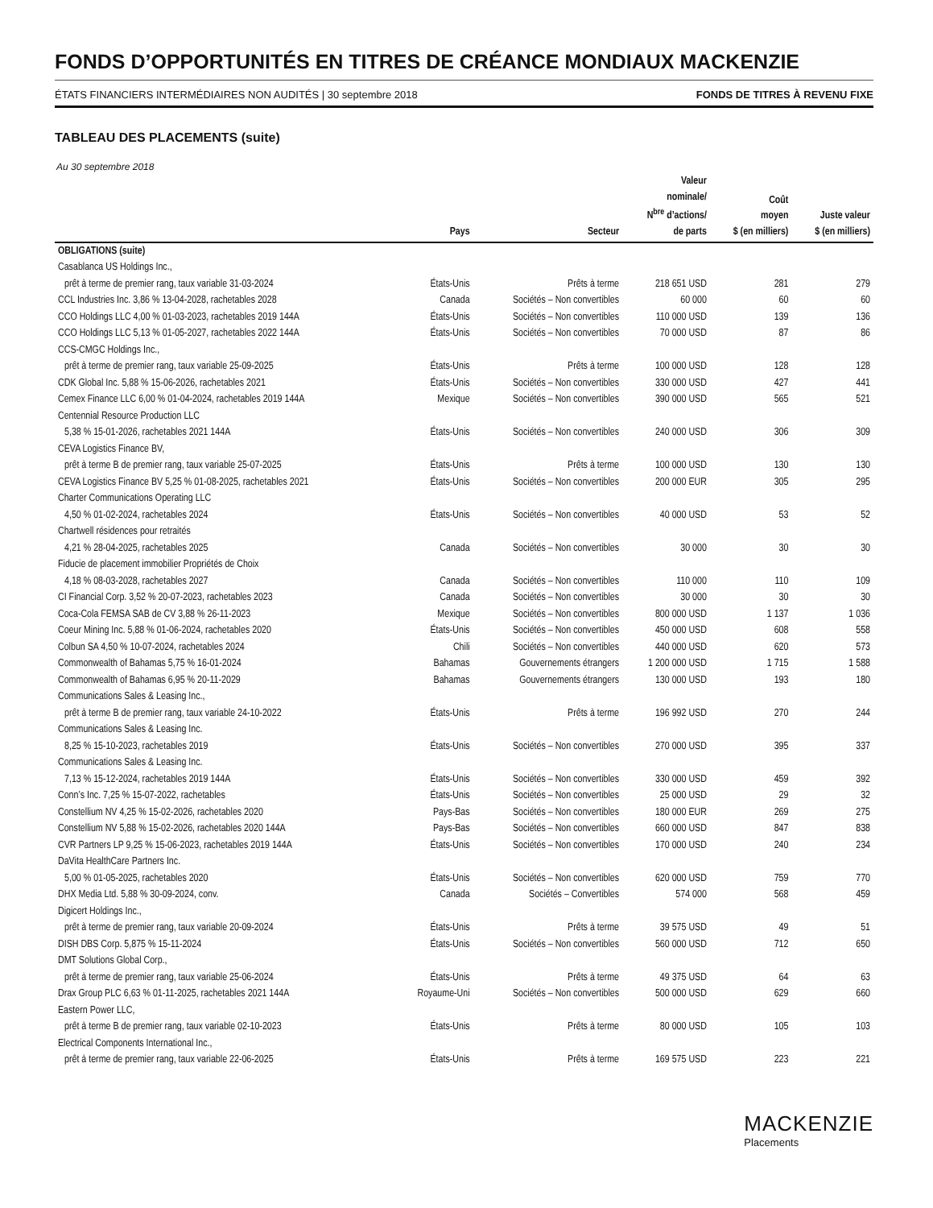FONDS D’OPPORTUNITÉS EN TITRES DE CRÉANCE MONDIAUX MACKENZIE
ÉTATS FINANCIERS INTERMÉDIAIRES NON AUDITÉS | 30 septembre 2018 FONDS DE TITRES À REVENU FIXE
TABLEAU DES PLACEMENTS (suite)
Au 30 septembre 2018
| | Pays | Secteur | Valeur nominale/ N<sup>bre</sup> d’actions/ de parts | Coût moyen $ (en milliers) | Juste valeur $ (en milliers) |
| --- | --- | --- | --- | --- | --- |
| OBLIGATIONS (suite) | | | | | |
| Casablanca US Holdings Inc., | | | | | |
| prêt à terme de premier rang, taux variable 31-03-2024 | États-Unis | Prêts à terme | 218 651 USD | 281 | 279 |
| CCL Industries Inc. 3,86 % 13-04-2028, rachetables 2028 | Canada | Sociétés – Non convertibles | 60 000 | 60 | 60 |
| CCO Holdings LLC 4,00 % 01-03-2023, rachetables 2019 144A | États-Unis | Sociétés – Non convertibles | 110 000 USD | 139 | 136 |
| CCO Holdings LLC 5,13 % 01-05-2027, rachetables 2022 144A | États-Unis | Sociétés – Non convertibles | 70 000 USD | 87 | 86 |
| CCS-CMGC Holdings Inc., | | | | | |
| prêt à terme de premier rang, taux variable 25-09-2025 | États-Unis | Prêts à terme | 100 000 USD | 128 | 128 |
| CDK Global Inc. 5,88 % 15-06-2026, rachetables 2021 | États-Unis | Sociétés – Non convertibles | 330 000 USD | 427 | 441 |
| Cemex Finance LLC 6,00 % 01-04-2024, rachetables 2019 144A | Mexique | Sociétés – Non convertibles | 390 000 USD | 565 | 521 |
| Centennial Resource Production LLC | | | | | |
| 5,38 % 15-01-2026, rachetables 2021 144A | États-Unis | Sociétés – Non convertibles | 240 000 USD | 306 | 309 |
| CEVA Logistics Finance BV, | | | | | |
| prêt à terme B de premier rang, taux variable 25-07-2025 | États-Unis | Prêts à terme | 100 000 USD | 130 | 130 |
| CEVA Logistics Finance BV 5,25 % 01-08-2025, rachetables 2021 | États-Unis | Sociétés – Non convertibles | 200 000 EUR | 305 | 295 |
| Charter Communications Operating LLC | | | | | |
| 4,50 % 01-02-2024, rachetables 2024 | États-Unis | Sociétés – Non convertibles | 40 000 USD | 53 | 52 |
| Chartwell résidences pour retraités | | | | | |
| 4,21 % 28-04-2025, rachetables 2025 | Canada | Sociétés – Non convertibles | 30 000 | 30 | 30 |
| Fiducie de placement immobilier Propriétés de Choix | | | | | |
| 4,18 % 08-03-2028, rachetables 2027 | Canada | Sociétés – Non convertibles | 110 000 | 110 | 109 |
| CI Financial Corp. 3,52 % 20-07-2023, rachetables 2023 | Canada | Sociétés – Non convertibles | 30 000 | 30 | 30 |
| Coca-Cola FEMSA SAB de CV 3,88 % 26-11-2023 | Mexique | Sociétés – Non convertibles | 800 000 USD | 1 137 | 1 036 |
| Coeur Mining Inc. 5,88 % 01-06-2024, rachetables 2020 | États-Unis | Sociétés – Non convertibles | 450 000 USD | 608 | 558 |
| Colbun SA 4,50 % 10-07-2024, rachetables 2024 | Chili | Sociétés – Non convertibles | 440 000 USD | 620 | 573 |
| Commonwealth of Bahamas 5,75 % 16-01-2024 | Bahamas | Gouvernements étrangers | 1 200 000 USD | 1 715 | 1 588 |
| Commonwealth of Bahamas 6,95 % 20-11-2029 | Bahamas | Gouvernements étrangers | 130 000 USD | 193 | 180 |
| Communications Sales & Leasing Inc., | | | | | |
| prêt à terme B de premier rang, taux variable 24-10-2022 | États-Unis | Prêts à terme | 196 992 USD | 270 | 244 |
| Communications Sales & Leasing Inc. | | | | | |
| 8,25 % 15-10-2023, rachetables 2019 | États-Unis | Sociétés – Non convertibles | 270 000 USD | 395 | 337 |
| Communications Sales & Leasing Inc. | | | | | |
| 7,13 % 15-12-2024, rachetables 2019 144A | États-Unis | Sociétés – Non convertibles | 330 000 USD | 459 | 392 |
| Conn’s Inc. 7,25 % 15-07-2022, rachetables | États-Unis | Sociétés – Non convertibles | 25 000 USD | 29 | 32 |
| Constellium NV 4,25 % 15-02-2026, rachetables 2020 | Pays-Bas | Sociétés – Non convertibles | 180 000 EUR | 269 | 275 |
| Constellium NV 5,88 % 15-02-2026, rachetables 2020 144A | Pays-Bas | Sociétés – Non convertibles | 660 000 USD | 847 | 838 |
| CVR Partners LP 9,25 % 15-06-2023, rachetables 2019 144A | États-Unis | Sociétés – Non convertibles | 170 000 USD | 240 | 234 |
| DaVita HealthCare Partners Inc. | | | | | |
| 5,00 % 01-05-2025, rachetables 2020 | États-Unis | Sociétés – Non convertibles | 620 000 USD | 759 | 770 |
| DHX Media Ltd. 5,88 % 30-09-2024, conv. | Canada | Sociétés – Convertibles | 574 000 | 568 | 459 |
| Digicert Holdings Inc., | | | | | |
| prêt à terme de premier rang, taux variable 20-09-2024 | États-Unis | Prêts à terme | 39 575 USD | 49 | 51 |
| DISH DBS Corp. 5,875 % 15-11-2024 | États-Unis | Sociétés – Non convertibles | 560 000 USD | 712 | 650 |
| DMT Solutions Global Corp., | | | | | |
| prêt à terme de premier rang, taux variable 25-06-2024 | États-Unis | Prêts à terme | 49 375 USD | 64 | 63 |
| Drax Group PLC 6,63 % 01-11-2025, rachetables 2021 144A | Royaume-Uni | Sociétés – Non convertibles | 500 000 USD | 629 | 660 |
| Eastern Power LLC, | | | | | |
| prêt à terme B de premier rang, taux variable 02-10-2023 | États-Unis | Prêts à terme | 80 000 USD | 105 | 103 |
| Electrical Components International Inc., | | | | | |
| prêt à terme de premier rang, taux variable 22-06-2025 | États-Unis | Prêts à terme | 169 575 USD | 223 | 221 |
MACKENZIE
Placements